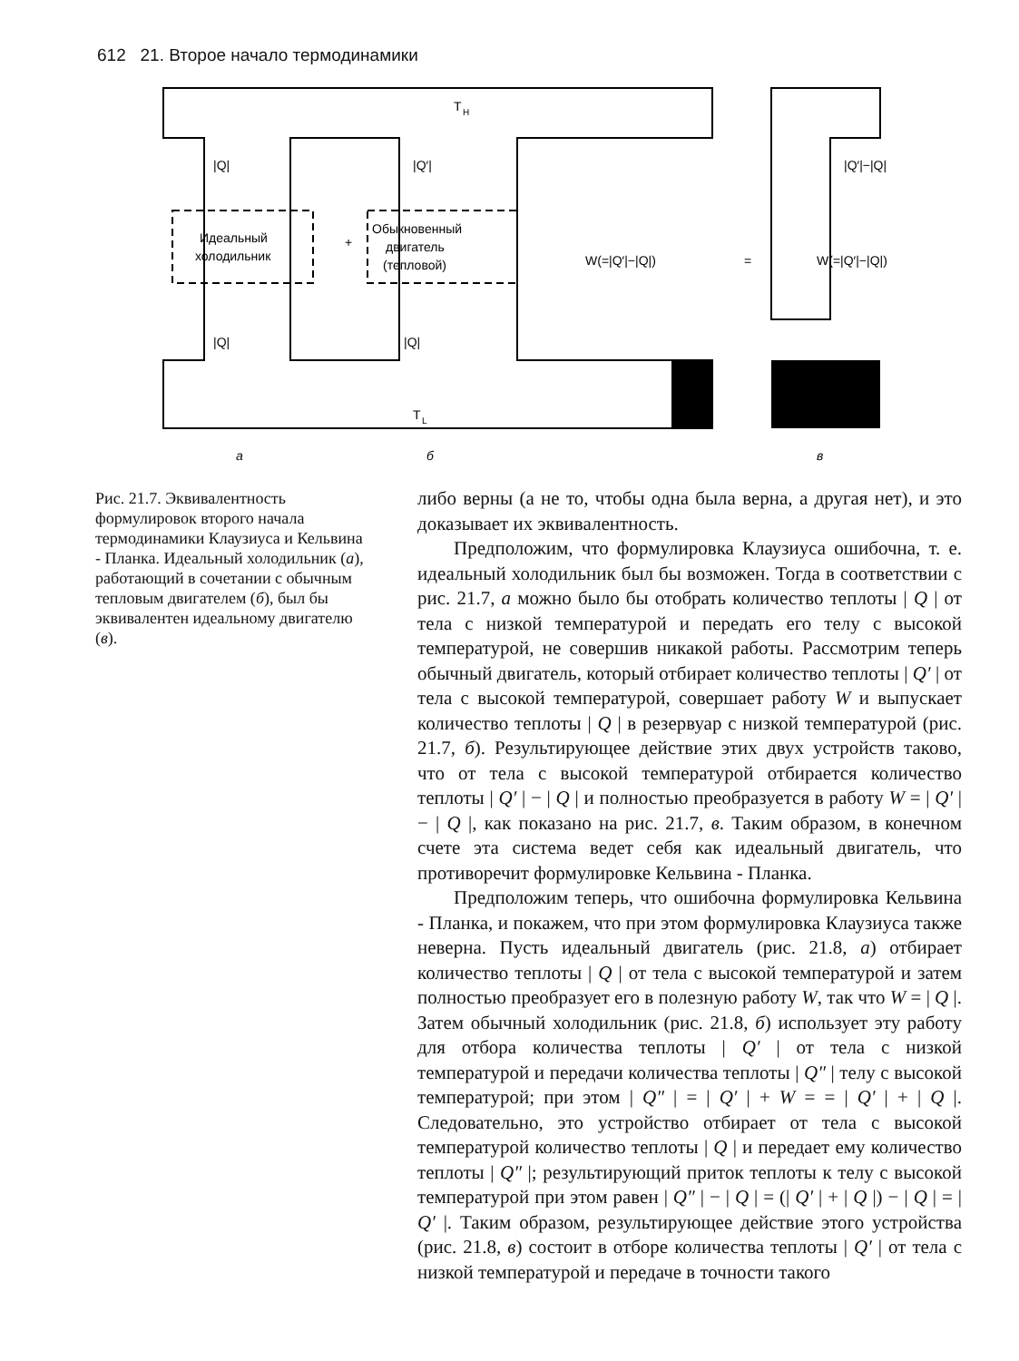612 21. Второе начало термодинамики
T
H
|Q|
|Q′|
Идеальный
холодильник
Обыкновенный
двигатель
(тепловой)
+
W(=|Q′|−|Q|)
=
|Q′|−|Q|
W(=|Q′|−|Q|)
|Q|
|Q|
T
L
а
б
в
Рис. 21.7. Эквивалентность формулировок второго начала термодинамики Клаузиуса и Кельвина - Планка. Идеальный холодильник (а), работающий в сочетании с обычным тепловым двигателем (б), был бы эквивалентен идеальному двигателю (в).
либо верны (а не то, чтобы одна была верна, а другая нет), и это доказывает их эквивалентность.
Предположим, что формулировка Клаузиуса ошибочна, т. е. идеальный холодильник был бы возможен. Тогда в соответствии с рис. 21.7, а можно было бы отобрать количество теплоты | Q | от тела с низкой температурой и передать его телу с высокой температурой, не совершив никакой работы. Рассмотрим теперь обычный двигатель, который отбирает количество теплоты | Q′ | от тела с высокой температурой, совершает работу W и выпускает количество теплоты | Q | в резервуар с низкой температурой (рис. 21.7, б). Результирующее действие этих двух устройств таково, что от тела с высокой температурой отбирается количество теплоты | Q′ | − | Q | и полностью преобразуется в работу W = | Q′ | − | Q |, как показано на рис. 21.7, в. Таким образом, в конечном счете эта система ведет себя как идеальный двигатель, что противоречит формулировке Кельвина - Планка.
Предположим теперь, что ошибочна формулировка Кельвина - Планка, и покажем, что при этом формулировка Клаузиуса также неверна. Пусть идеальный двигатель (рис. 21.8, а) отбирает количество теплоты | Q | от тела с высокой температурой и затем полностью преобразует его в полезную работу W, так что W = | Q |. Затем обычный холодильник (рис. 21.8, б) использует эту работу для отбора количества теплоты | Q′ | от тела с низкой температурой и передачи количества теплоты | Q″ | телу с высокой температурой; при этом | Q″ | = | Q′ | + W = = | Q′ | + | Q |. Следовательно, это устройство отбирает от тела с высокой температурой количество теплоты | Q | и передает ему количество теплоты | Q″ |; результирующий приток теплоты к телу с высокой температурой при этом равен | Q″ | − | Q | = (| Q′ | + | Q |) − | Q | = | Q′ |. Таким образом, результирующее действие этого устройства (рис. 21.8, в) состоит в отборе количества теплоты | Q′ | от тела с низкой температурой и передаче в точности такого